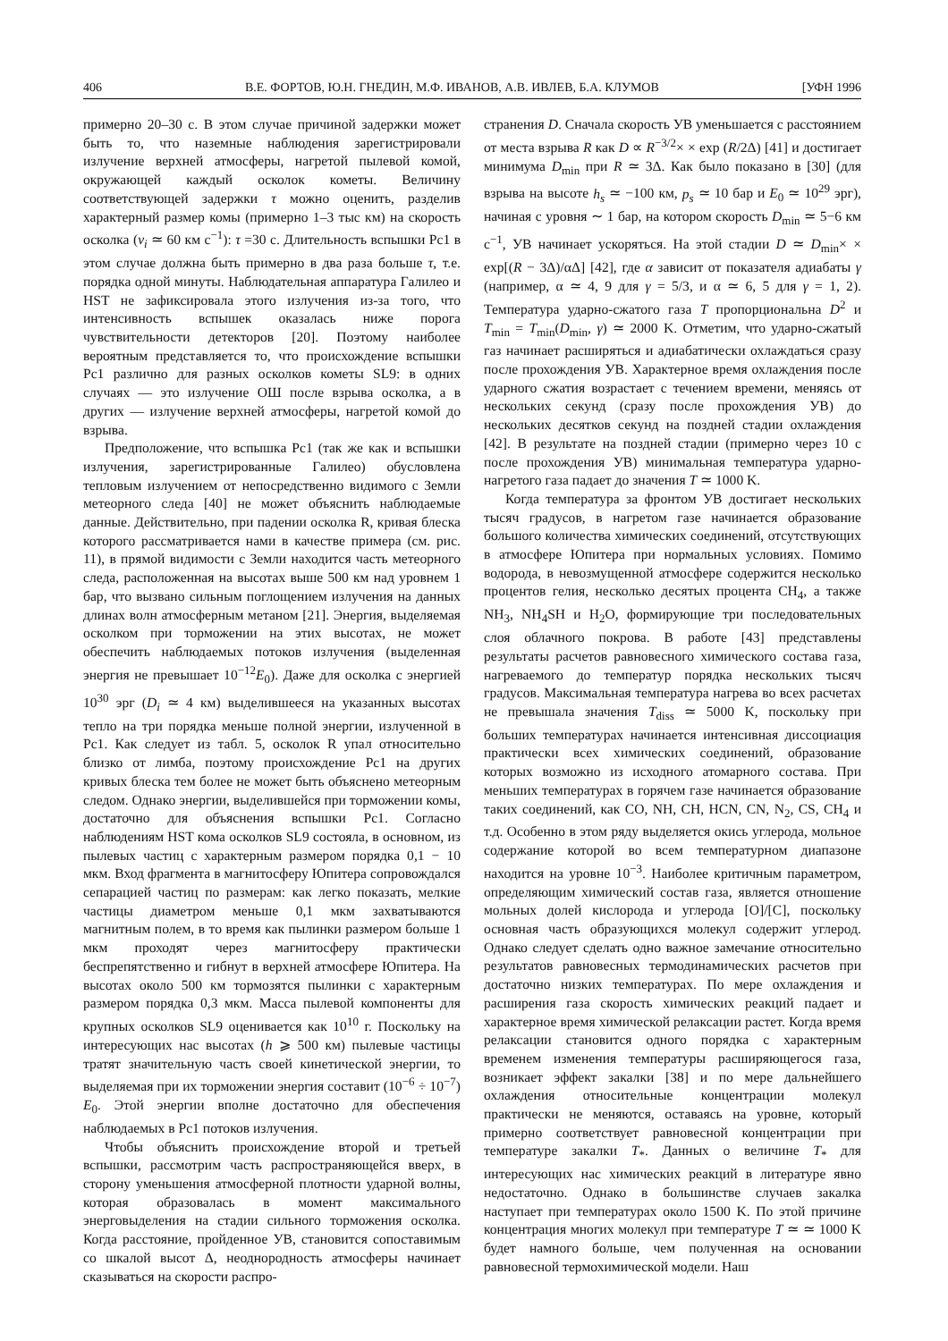406 В.Е. ФОРТОВ, Ю.Н. ГНЕДИН, М.Ф. ИВАНОВ, А.В. ИВЛЕВ, Б.А. КЛУМОВ [УФН 1996
примерно 20–30 с. В этом случае причиной задержки может быть то, что наземные наблюдения зарегистрировали излучение верхней атмосферы, нагретой пылевой комой, окружающей каждый осколок кометы. Величину соответствующей задержки τ можно оценить, разделив характерный размер комы (примерно 1–3 тыс км) на скорость осколка (v<sub>i</sub> ≃ 60 км с<sup>−1</sup>): τ =30 с. Длительность вспышки Pc1 в этом случае должна быть примерно в два раза больше τ, т.е. порядка одной минуты. Наблюдательная аппаратура Галилео и HST не зафиксировала этого излучения из-за того, что интенсивность вспышек оказалась ниже порога чувствительности детекторов [20]. Поэтому наиболее вероятным представляется то, что происхождение вспышки Pc1 различно для разных осколков кометы SL9: в одних случаях — это излучение ОШ после взрыва осколка, а в других — излучение верхней атмосферы, нагретой комой до взрыва.
Предположение, что вспышка Pc1 (так же как и вспышки излучения, зарегистрированные Галилео) обусловлена тепловым излучением от непосредственно видимого с Земли метеорного следа [40] не может объяснить наблюдаемые данные. Действительно, при падении осколка R, кривая блеска которого рассматривается нами в качестве примера (см. рис. 11), в прямой видимости с Земли находится часть метеорного следа, расположенная на высотах выше 500 км над уровнем 1 бар, что вызвано сильным поглощением излучения на данных длинах волн атмосферным метаном [21]. Энергия, выделяемая осколком при торможении на этих высотах, не может обеспечить наблюдаемых потоков излучения (выделенная энергия не превышает 10<sup>−12</sup>E<sub>0</sub>). Даже для осколка с энергией 10<sup>30</sup> эрг (D<sub>i</sub> ≃ 4 км) выделившееся на указанных высотах тепло на три порядка меньше полной энергии, излученной в Pc1. Как следует из табл. 5, осколок R упал относительно близко от лимба, поэтому происхождение Pc1 на других кривых блеска тем более не может быть объяснено метеорным следом. Однако энергии, выделившейся при торможении комы, достаточно для объяснения вспышки Pc1. Согласно наблюдениям HST кома осколков SL9 состояла, в основном, из пылевых частиц с характерным размером порядка 0,1 − 10 мкм. Вход фрагмента в магнитосферу Юпитера сопровождался сепарацией частиц по размерам: как легко показать, мелкие частицы диаметром меньше 0,1 мкм захватываются магнитным полем, в то время как пылинки размером больше 1 мкм проходят через магнитосферу практически беспрепятственно и гибнут в верхней атмосфере Юпитера. На высотах около 500 км тормозятся пылинки с характерным размером порядка 0,3 мкм. Масса пылевой компоненты для крупных осколков SL9 оценивается как 10<sup>10</sup> г. Поскольку на интересующих нас высотах (h ⩾ 500 км) пылевые частицы тратят значительную часть своей кинетической энергии, то выделяемая при их торможении энергия составит (10<sup>−6</sup> ÷ 10<sup>−7</sup>) E<sub>0</sub>. Этой энергии вполне достаточно для обеспечения наблюдаемых в Pc1 потоков излучения.
Чтобы объяснить происхождение второй и третьей вспышки, рассмотрим часть распространяющейся вверх, в сторону уменьшения атмосферной плотности ударной волны, которая образовалась в момент максимального энерговыделения на стадии сильного торможения осколка. Когда расстояние, пройденное УВ, становится сопоставимым со шкалой высот Δ, неоднородность атмосферы начинает сказываться на скорости распро-
странения D. Сначала скорость УВ уменьшается с расстоянием от места взрыва R как D ∝ R<sup>−3/2</sup>× × exp (R/2Δ) [41] и достигает минимума D<sub>min</sub> при R ≃ 3Δ. Как было показано в [30] (для взрыва на высоте h<sub>s</sub> ≃ −100 км, p<sub>s</sub> ≃ 10 бар и E<sub>0</sub> ≃ 10<sup>29</sup> эрг), начиная с уровня ∼ 1 бар, на котором скорость D<sub>min</sub> ≃ 5−6 км с<sup>−1</sup>, УВ начинает ускоряться. На этой стадии D ≃ D<sub>min</sub>× × exp[(R − 3Δ)/αΔ] [42], где α зависит от показателя адиабаты γ (например, α ≃ 4, 9 для γ = 5/3, и α ≃ 6, 5 для γ = 1, 2). Температура ударно-сжатого газа T пропорциональна D<sup>2</sup> и T<sub>min</sub> = T<sub>min</sub>(D<sub>min</sub>, γ) ≃ 2000 K. Отметим, что ударно-сжатый газ начинает расширяться и адиабатически охлаждаться сразу после прохождения УВ. Характерное время охлаждения после ударного сжатия возрастает с течением времени, меняясь от нескольких секунд (сразу после прохождения УВ) до нескольких десятков секунд на поздней стадии охлаждения [42]. В результате на поздней стадии (примерно через 10 с после прохождения УВ) минимальная температура ударно-нагретого газа падает до значения T ≃ 1000 K.
Когда температура за фронтом УВ достигает нескольких тысяч градусов, в нагретом газе начинается образование большого количества химических соединений, отсутствующих в атмосфере Юпитера при нормальных условиях. Помимо водорода, в невозмущенной атмосфере содержится несколько процентов гелия, несколько десятых процента CH<sub>4</sub>, а также NH<sub>3</sub>, NH<sub>4</sub>SH и H<sub>2</sub>O, формирующие три последовательных слоя облачного покрова. В работе [43] представлены результаты расчетов равновесного химического состава газа, нагреваемого до температур порядка нескольких тысяч градусов. Максимальная температура нагрева во всех расчетах не превышала значения T<sub>diss</sub> ≃ 5000 K, поскольку при больших температурах начинается интенсивная диссоциация практически всех химических соединений, образование которых возможно из исходного атомарного состава. При меньших температурах в горячем газе начинается образование таких соединений, как CO, NH, CH, HCN, CN, N<sub>2</sub>, CS, CH<sub>4</sub> и т.д. Особенно в этом ряду выделяется окись углерода, мольное содержание которой во всем температурном диапазоне находится на уровне 10<sup>−3</sup>. Наиболее критичным параметром, определяющим химический состав газа, является отношение мольных долей кислорода и углерода [O]/[C], поскольку основная часть образующихся молекул содержит углерод. Однако следует сделать одно важное замечание относительно результатов равновесных термодинамических расчетов при достаточно низких температурах. По мере охлаждения и расширения газа скорость химических реакций падает и характерное время химической релаксации растет. Когда время релаксации становится одного порядка с характерным временем изменения температуры расширяющегося газа, возникает эффект закалки [38] и по мере дальнейшего охлаждения относительные концентрации молекул практически не меняются, оставаясь на уровне, который примерно соответствует равновесной концентрации при температуре закалки T<sub>*</sub>. Данных о величине T<sub>*</sub> для интересующих нас химических реакций в литературе явно недостаточно. Однако в большинстве случаев закалка наступает при температурах около 1500 K. По этой причине концентрация многих молекул при температуре T ≃ ≃ 1000 K будет намного больше, чем полученная на основании равновесной термохимической модели. Наш